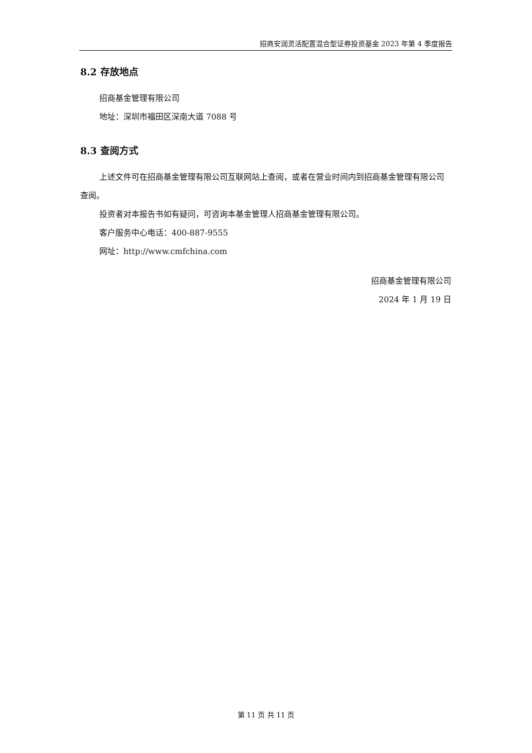招商安润灵活配置混合型证券投资基金 2023 年第 4 季度报告
8.2 存放地点
招商基金管理有限公司
地址：深圳市福田区深南大道 7088 号
8.3 查阅方式
上述文件可在招商基金管理有限公司互联网站上查阅，或者在营业时间内到招商基金管理有限公司查阅。
投资者对本报告书如有疑问，可咨询本基金管理人招商基金管理有限公司。
客户服务中心电话：400-887-9555
网址：http://www.cmfchina.com
招商基金管理有限公司
2024 年 1 月 19 日
第 11 页 共 11 页